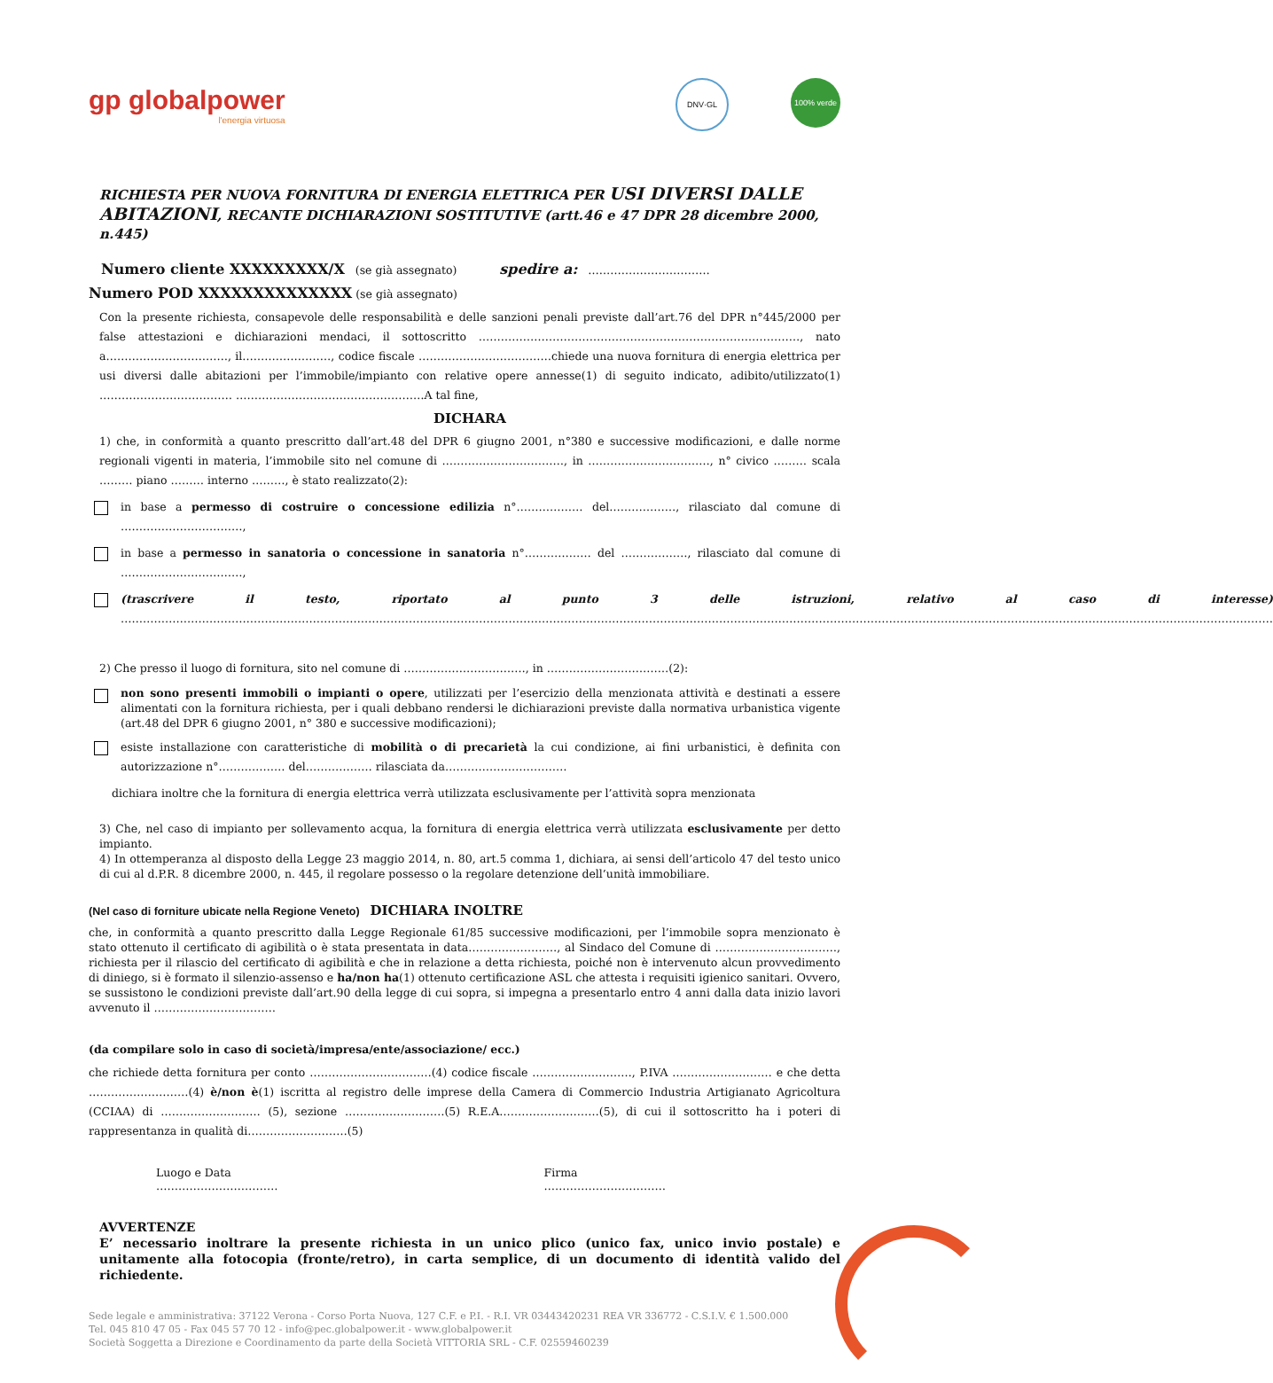gp globalpower
l'energia virtuosa
DNV·GL 100% verde
RICHIESTA PER NUOVA FORNITURA DI ENERGIA ELETTRICA PER USI DIVERSI DALLE ABITAZIONI, RECANTE DICHIARAZIONI SOSTITUTIVE (artt.46 e 47 DPR 28 dicembre 2000, n.445)
Numero cliente XXXXXXXXX/X (se già assegnato) spedire a: ……………………………
Numero POD XXXXXXXXXXXXXX (se già assegnato)
Con la presente richiesta, consapevole delle responsabilità e delle sanzioni penali previste dall’art.76 del DPR n°445/2000 per false attestazioni e dichiarazioni mendaci, il sottoscritto ……………………………………………………………………………, nato a……………………………, il……………………, codice fiscale ………………………………chiede una nuova fornitura di energia elettrica per usi diversi dalle abitazioni per l’immobile/impianto con relative opere annesse(1) di seguito indicato, adibito/utilizzato(1) ……………………………… ……………………………………………A tal fine,
DICHARA
1) che, in conformità a quanto prescritto dall’art.48 del DPR 6 giugno 2001, n°380 e successive modificazioni, e dalle norme regionali vigenti in materia, l’immobile sito nel comune di ……………………………, in ……………………………, n° civico ……… scala ……… piano ……… interno ………, è stato realizzato(2):
in base a permesso di costruire o concessione edilizia n°……………… del………………, rilasciato dal comune di ……………………………,
in base a permesso in sanatoria o concessione in sanatoria n°……………… del ………………, rilasciato dal comune di ……………………………,
(trascrivere il testo, riportato al punto 3 delle istruzioni, relativo al caso di interesse) ……………………………………………………………………………………………………………………………………………………………………………………………………………………………………………………………………………………
2) Che presso il luogo di fornitura, sito nel comune di ……………………………, in ……………………………(2):
non sono presenti immobili o impianti o opere, utilizzati per l’esercizio della menzionata attività e destinati a essere alimentati con la fornitura richiesta, per i quali debbano rendersi le dichiarazioni previste dalla normativa urbanistica vigente (art.48 del DPR 6 giugno 2001, n° 380 e successive modificazioni);
esiste installazione con caratteristiche di mobilità o di precarietà la cui condizione, ai fini urbanistici, è definita con autorizzazione n°……………… del……………… rilasciata da……………………………
dichiara inoltre che la fornitura di energia elettrica verrà utilizzata esclusivamente per l’attività sopra menzionata
3) Che, nel caso di impianto per sollevamento acqua, la fornitura di energia elettrica verrà utilizzata esclusivamente per detto impianto.
4) In ottemperanza al disposto della Legge 23 maggio 2014, n. 80, art.5 comma 1, dichiara, ai sensi dell’articolo 47 del testo unico di cui al d.P.R. 8 dicembre 2000, n. 445, il regolare possesso o la regolare detenzione dell’unità immobiliare.
(Nel caso di forniture ubicate nella Regione Veneto) DICHIARA INOLTRE
che, in conformità a quanto prescritto dalla Legge Regionale 61/85 successive modificazioni, per l’immobile sopra menzionato è stato ottenuto il certificato di agibilità o è stata presentata in data……………………, al Sindaco del Comune di ……………………………, richiesta per il rilascio del certificato di agibilità e che in relazione a detta richiesta, poiché non è intervenuto alcun provvedimento di diniego, si è formato il silenzio-assenso e ha/non ha(1) ottenuto certificazione ASL che attesta i requisiti igienico sanitari. Ovvero, se sussistono le condizioni previste dall’art.90 della legge di cui sopra, si impegna a presentarlo entro 4 anni dalla data inizio lavori avvenuto il ……………………………
(da compilare solo in caso di società/impresa/ente/associazione/ ecc.)
che richiede detta fornitura per conto ……………………………(4) codice fiscale ………………………, P.IVA ……………………… e che detta ………………………(4) è/non è(1) iscritta al registro delle imprese della Camera di Commercio Industria Artigianato Agricoltura (CCIAA) di ……………………… (5), sezione ………………………(5) R.E.A………………………(5), di cui il sottoscritto ha i poteri di rappresentanza in qualità di………………………(5)
Luogo e Data
……………………………
Firma
……………………………
AVVERTENZE
E’ necessario inoltrare la presente richiesta in un unico plico (unico fax, unico invio postale) e unitamente alla fotocopia (fronte/retro), in carta semplice, di un documento di identità valido del richiedente.
Sede legale e amministrativa: 37122 Verona - Corso Porta Nuova, 127 C.F. e P.I. - R.I. VR 03443420231 REA VR 336772 - C.S.I.V. € 1.500.000
Tel. 045 810 47 05 - Fax 045 57 70 12 - info@pec.globalpower.it - www.globalpower.it
Società Soggetta a Direzione e Coordinamento da parte della Società VITTORIA SRL - C.F. 02559460239